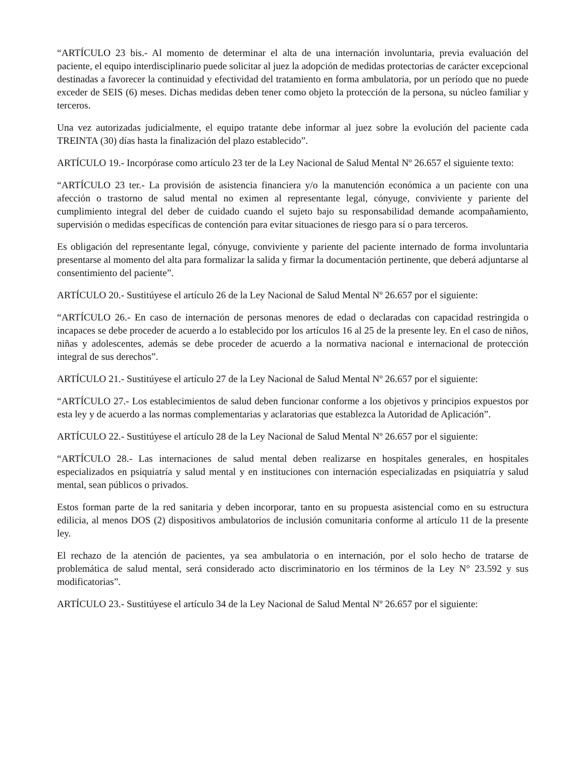“ARTÍCULO 23 bis.- Al momento de determinar el alta de una internación involuntaria, previa evaluación del paciente, el equipo interdisciplinario puede solicitar al juez la adopción de medidas protectorias de carácter excepcional destinadas a favorecer la continuidad y efectividad del tratamiento en forma ambulatoria, por un período que no puede exceder de SEIS (6) meses. Dichas medidas deben tener como objeto la protección de la persona, su núcleo familiar y terceros.
Una vez autorizadas judicialmente, el equipo tratante debe informar al juez sobre la evolución del paciente cada TREINTA (30) días hasta la finalización del plazo establecido”.
ARTÍCULO 19.- Incorpórase como artículo 23 ter de la Ley Nacional de Salud Mental Nº 26.657 el siguiente texto:
“ARTÍCULO 23 ter.- La provisión de asistencia financiera y/o la manutención económica a un paciente con una afección o trastorno de salud mental no eximen al representante legal, cónyuge, conviviente y pariente del cumplimiento integral del deber de cuidado cuando el sujeto bajo su responsabilidad demande acompañamiento, supervisión o medidas específicas de contención para evitar situaciones de riesgo para sí o para terceros.
Es obligación del representante legal, cónyuge, conviviente y pariente del paciente internado de forma involuntaria presentarse al momento del alta para formalizar la salida y firmar la documentación pertinente, que deberá adjuntarse al consentimiento del paciente”.
ARTÍCULO 20.- Sustitúyese el artículo 26 de la Ley Nacional de Salud Mental Nº 26.657 por el siguiente:
“ARTÍCULO 26.- En caso de internación de personas menores de edad o declaradas con capacidad restringida o incapaces se debe proceder de acuerdo a lo establecido por los artículos 16 al 25 de la presente ley. En el caso de niños, niñas y adolescentes, además se debe proceder de acuerdo a la normativa nacional e internacional de protección integral de sus derechos”.
ARTÍCULO 21.- Sustitúyese el artículo 27 de la Ley Nacional de Salud Mental Nº 26.657 por el siguiente:
“ARTÍCULO 27.- Los establecimientos de salud deben funcionar conforme a los objetivos y principios expuestos por esta ley y de acuerdo a las normas complementarias y aclaratorias que establezca la Autoridad de Aplicación”.
ARTÍCULO 22.- Sustitúyese el artículo 28 de la Ley Nacional de Salud Mental Nº 26.657 por el siguiente:
“ARTÍCULO 28.- Las internaciones de salud mental deben realizarse en hospitales generales, en hospitales especializados en psiquiatría y salud mental y en instituciones con internación especializadas en psiquiatría y salud mental, sean públicos o privados.
Estos forman parte de la red sanitaria y deben incorporar, tanto en su propuesta asistencial como en su estructura edilicia, al menos DOS (2) dispositivos ambulatorios de inclusión comunitaria conforme al artículo 11 de la presente ley.
El rechazo de la atención de pacientes, ya sea ambulatoria o en internación, por el solo hecho de tratarse de problemática de salud mental, será considerado acto discriminatorio en los términos de la Ley N° 23.592 y sus modificatorias”.
ARTÍCULO 23.- Sustitúyese el artículo 34 de la Ley Nacional de Salud Mental Nº 26.657 por el siguiente: